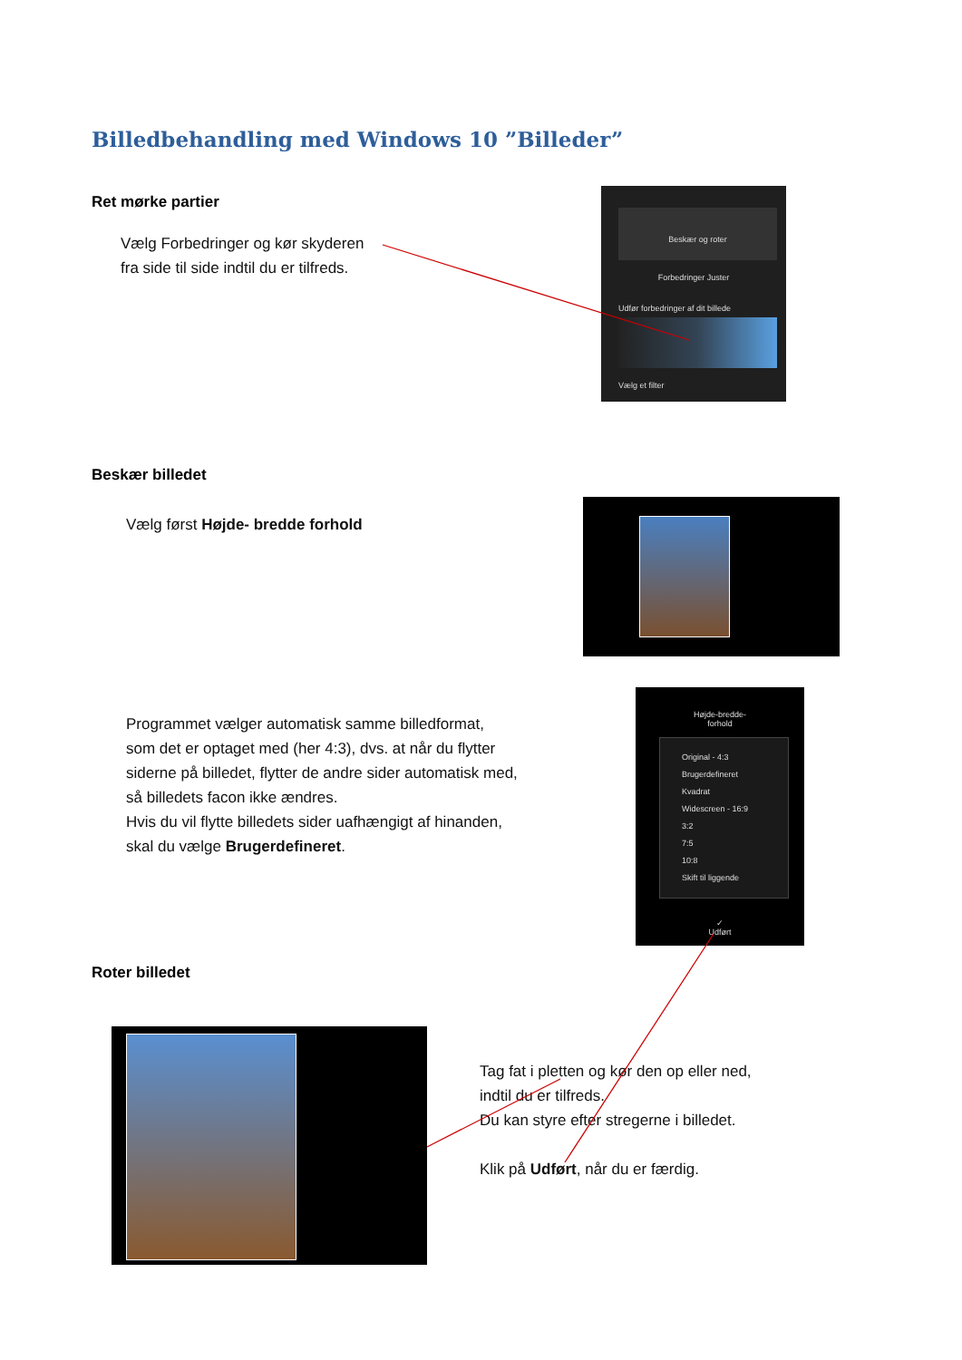Billedbehandling med Windows 10 ”Billeder”
Ret mørke partier
Vælg Forbedringer og kør skyderen
fra side til side indtil du er tilfreds.
Beskær og roter
Forbedringer Juster
Udfør forbedringer af dit billede
Vælg et filter
Beskær billedet
Vælg først Højde- bredde forhold
Programmet vælger automatisk samme billedformat,
som det er optaget med (her 4:3), dvs. at når du flytter
siderne på billedet, flytter de andre sider automatisk med,
så billedets facon ikke ændres.
Hvis du vil flytte billedets sider uafhængigt af hinanden,
skal du vælge Brugerdefineret.
Højde-bredde-
forhold
Original - 4:3
Brugerdefineret
Kvadrat
Widescreen - 16:9
3:2
7:5
10:8
Skift til liggende
✓
Udført
Roter billedet
Tag fat i pletten og kør den op eller ned,
indtil du er tilfreds.
Du kan styre efter stregerne i billedet.
Klik på Udført, når du er færdig.